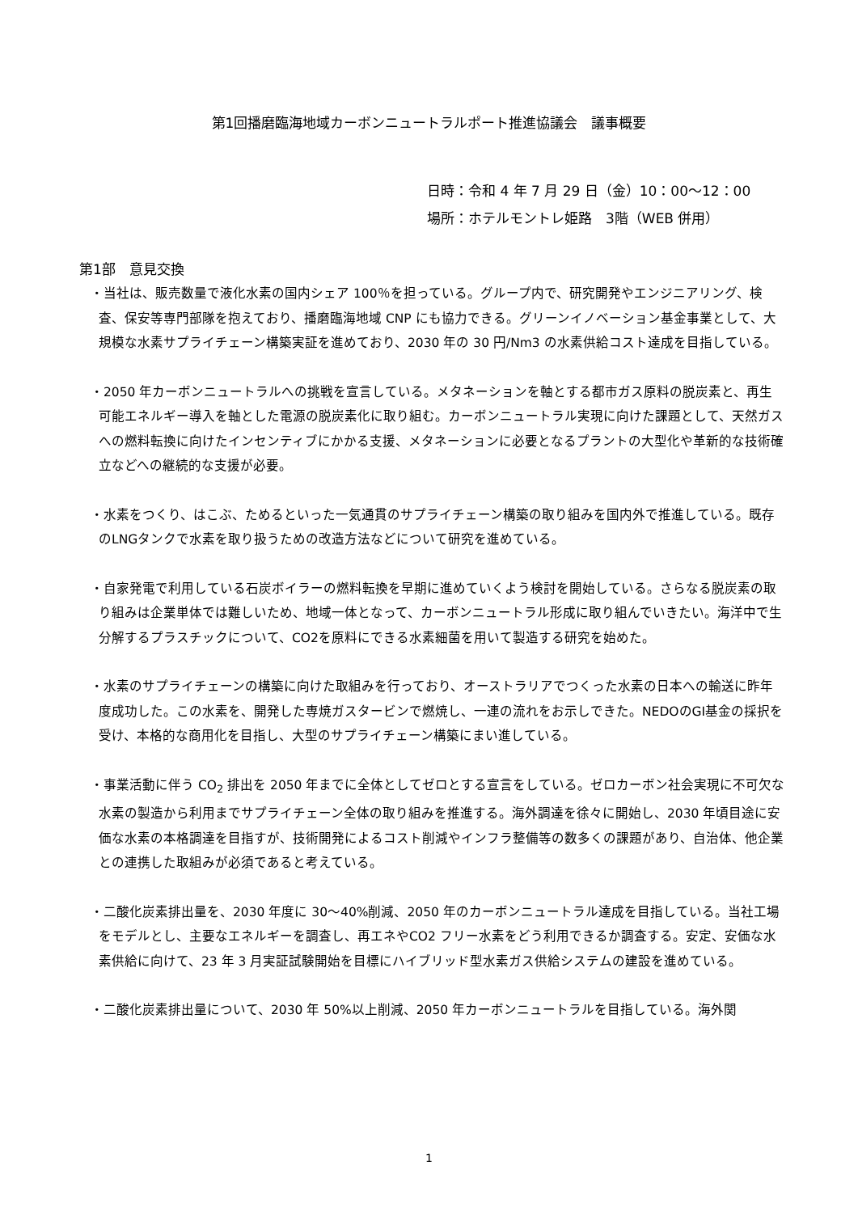第1回播磨臨海地域カーボンニュートラルポート推進協議会　議事概要
日時：令和 4 年 7 月 29 日（金）10：00～12：00
場所：ホテルモントレ姫路　3階（WEB 併用）
第1部　意見交換
・当社は、販売数量で液化水素の国内シェア 100％を担っている。グループ内で、研究開発やエンジニアリング、検査、保安等専門部隊を抱えており、播磨臨海地域 CNP にも協力できる。グリーンイノベーション基金事業として、大規模な水素サプライチェーン構築実証を進めており、2030 年の 30 円/Nm3 の水素供給コスト達成を目指している。
・2050 年カーボンニュートラルへの挑戦を宣言している。メタネーションを軸とする都市ガス原料の脱炭素と、再生可能エネルギー導入を軸とした電源の脱炭素化に取り組む。カーボンニュートラル実現に向けた課題として、天然ガスへの燃料転換に向けたインセンティブにかかる支援、メタネーションに必要となるプラントの大型化や革新的な技術確立などへの継続的な支援が必要。
・水素をつくり、はこぶ、ためるといった一気通貫のサプライチェーン構築の取り組みを国内外で推進している。既存のLNGタンクで水素を取り扱うための改造方法などについて研究を進めている。
・自家発電で利用している石炭ボイラーの燃料転換を早期に進めていくよう検討を開始している。さらなる脱炭素の取り組みは企業単体では難しいため、地域一体となって、カーボンニュートラル形成に取り組んでいきたい。海洋中で生分解するプラスチックについて、CO2を原料にできる水素細菌を用いて製造する研究を始めた。
・水素のサプライチェーンの構築に向けた取組みを行っており、オーストラリアでつくった水素の日本への輸送に昨年度成功した。この水素を、開発した専焼ガスタービンで燃焼し、一連の流れをお示しできた。NEDOのGI基金の採択を受け、本格的な商用化を目指し、大型のサプライチェーン構築にまい進している。
・事業活動に伴う CO<sub>2</sub> 排出を 2050 年までに全体としてゼロとする宣言をしている。ゼロカーボン社会実現に不可欠な水素の製造から利用までサプライチェーン全体の取り組みを推進する。海外調達を徐々に開始し、2030 年頃目途に安価な水素の本格調達を目指すが、技術開発によるコスト削減やインフラ整備等の数多くの課題があり、自治体、他企業との連携した取組みが必須であると考えている。
・二酸化炭素排出量を、2030 年度に 30～40%削減、2050 年のカーボンニュートラル達成を目指している。当社工場をモデルとし、主要なエネルギーを調査し、再エネやCO2 フリー水素をどう利用できるか調査する。安定、安価な水素供給に向けて、23 年 3 月実証試験開始を目標にハイブリッド型水素ガス供給システムの建設を進めている。
・二酸化炭素排出量について、2030 年 50%以上削減、2050 年カーボンニュートラルを目指している。海外関
1